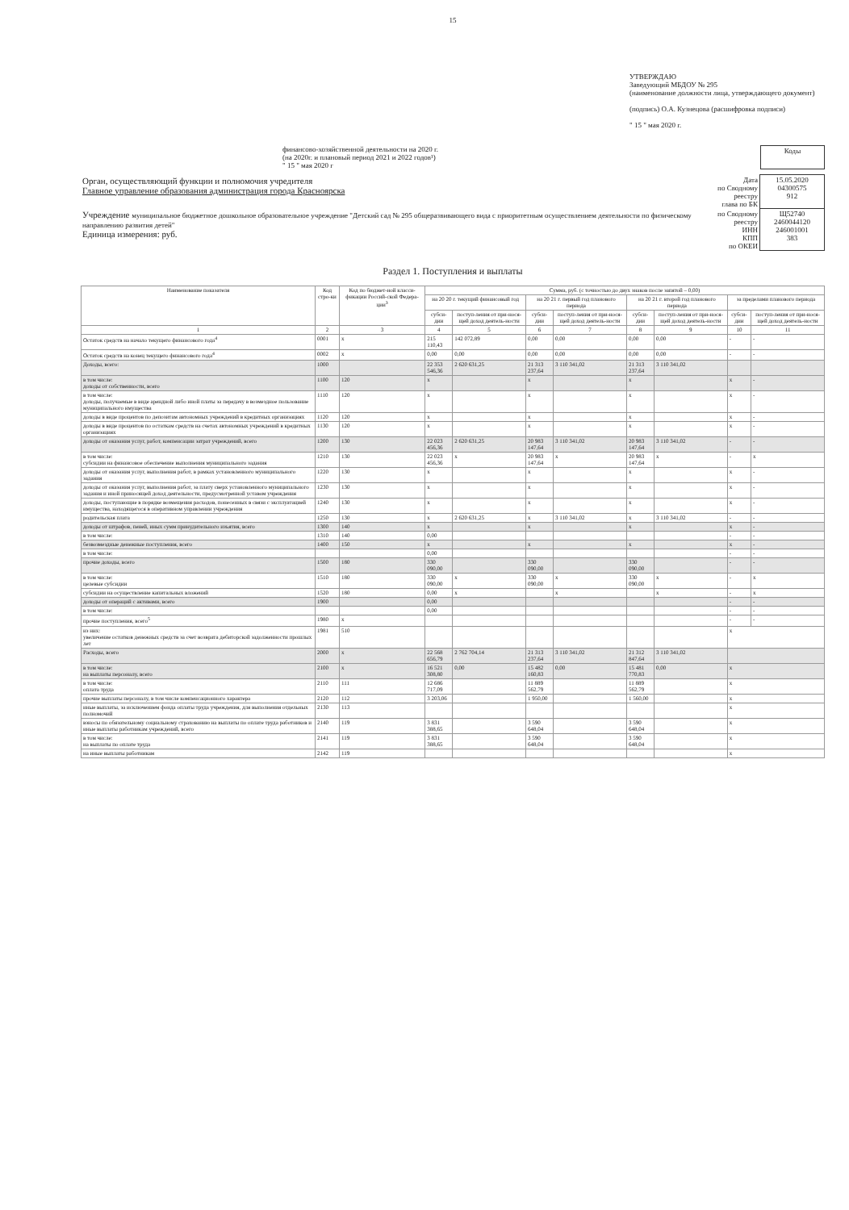15
УТВЕРЖДАЮ
Заведующий МБДОУ № 295
(наименование должности лица, утверждающего документ)
(подпись) О.А. Кузнецова (расшифровка подписи)
" 15 " мая 2020 г.
финансово-хозяйственной деятельности на 2020 г.
(на 2020г. и плановый период 2021 и 2022 годов¹)
" 15 " мая 2020 г
| Коды |
| Орган, осуществляющий функции и полномочия учредителя Главное управление образования администрация города Красноярска | Дата по Сводному реестру глава по БК | 15.05.2020 04300575 912 |
| Учреждение муниципальное бюджетное дошкольное образовательное учреждение "Детский сад № 295 общеразвивающего вида с приоритетным осуществлением деятельности по физическому направлению развития детей" Единица измерения: руб. | по Сводному реестру ИНН КПП по ОКЕИ | Щ52740 2460044120 246001001 383 |
Раздел 1. Поступления и выплаты
| Наименование показателя | Код стро-ки | Код по бюджет-ной класси-фикации Россий-ской Федера-ции<sup>3</sup> | Сумма, руб. (с точностью до двух знаков после запятой – 0,00) | | | | | | | |
| --- | --- | --- | --- | --- | --- | --- | --- | --- | --- | --- |
| | | | на 20 20 г. текущий финансовый год | | на 20 21 г. первый год планового периода | | на 20 21 г. второй год планового периода | | за пределами планового периода | |
| | | | субси-дии | поступ-ления от при-нося-щей доход деятель-ности | субси-дии | поступ-ления от при-нося-щей доход деятель-ности | субси-дии | поступ-ления от при-нося-щей доход деятель-ности | субси-дии | поступ-ления от при-нося-щей доход деятель-ности |
| 1 | 2 | 3 | 4 | 5 | 6 | 7 | 8 | 9 | 10 | 11 |
| Остаток средств на начало текущего финансового года<sup>4</sup> | 0001 | x | 215 110,43 | 142 072,89 | 0,00 | 0,00 | 0,00 | 0,00 | - | - |
| Остаток средств на конец текущего финансового года<sup>4</sup> | 0002 | x | 0,00 | 0,00 | 0,00 | 0,00 | 0,00 | 0,00 | - | - |
| Доходы, всего: | 1000 | | 22 353 546,36 | 2 620 631,25 | 21 313 237,64 | 3 110 341,02 | 21 313 237,64 | 3 110 341,02 | | |
| в том числе: доходы от собственности, всего | 1100 | 120 | x | | x | | x | | x | - |
| в том числе: доходы, получаемые в виде арендной либо иной платы за передачу в возмездное пользование муниципального имущества | 1110 | 120 | x | | x | | x | | x | - |
| доходы в виде процентов по депозитам автономных учреждений в кредитных организациях | 1120 | 120 | x | | x | | x | | x | - |
| доходы в виде процентов по остаткам средств на счетах автономных учреждений в кредитных организациях | 1130 | 120 | x | | x | | x | | x | - |
| доходы от оказания услуг, работ, компенсации затрат учреждений, всего | 1200 | 130 | 22 023 456,36 | 2 620 631,25 | 20 983 147,64 | 3 110 341,02 | 20 983 147,64 | 3 110 341,02 | - | - |
| в том числе: субсидии на финансовое обеспечение выполнения муниципального задания | 1210 | 130 | 22 023 456,36 | x | 20 983 147,64 | x | 20 983 147,64 | x | - | x |
| доходы от оказания услуг, выполнения работ, в рамках установленного муниципального задания | 1220 | 130 | x | | x | | x | | x | - |
| доходы от оказания услуг, выполнения работ, за плату сверх установленного муниципального задания и иной приносящей доход деятельности, предусмотренной уставом учреждения | 1230 | 130 | x | | x | | x | | x | - |
| доходы, поступающие в порядке возмещения расходов, понесенных в связи с эксплуатацией имущества, находящегося в оперативном управлении учреждения | 1240 | 130 | x | | x | | x | | x | - |
| родительская плата | 1250 | 130 | x | 2 620 631,25 | x | 3 110 341,02 | x | 3 110 341,02 | - | - |
| доходы от штрафов, пеней, иных сумм принудительного изъятия, всего | 1300 | 140 | x | | x | | x | | x | - |
| в том числе: | 1310 | 140 | 0,00 | | | | | | - | - |
| безвозмездные денежные поступления, всего | 1400 | 150 | x | | x | | x | | x | - |
| в том числе: | | | 0,00 | | | | | | - | - |
| прочие доходы, всего | 1500 | 180 | 330 090,00 | | 330 090,00 | | 330 090,00 | | - | - |
| в том числе: целевые субсидии | 1510 | 180 | 330 090,00 | x | 330 090,00 | x | 330 090,00 | x | - | x |
| субсидии на осуществление капитальных вложений | 1520 | 180 | 0,00 | x | | x | | x | - | x |
| доходы от операций с активами, всего | 1900 | | 0,00 | | | | | | - | - |
| в том числе: | | | 0,00 | | | | | | - | - |
| прочие поступления, всего<sup>5</sup> | 1980 | x | | | | | | | - | - |
| из них: увеличение остатков денежных средств за счет возврата дебиторской задолженности прошлых лет | 1981 | 510 | | | | | | | x | |
| Расходы, всего | 2000 | x | 22 568 656,79 | 2 762 704,14 | 21 313 237,64 | 3 110 341,02 | 21 312 847,64 | 3 110 341,02 | | |
| в том числе: на выплаты персоналу, всего | 2100 | x | 16 521 308,80 | 0,00 | 15 482 160,83 | 0,00 | 15 481 770,83 | 0,00 | x | |
| в том числе: оплата труда | 2110 | 111 | 12 686 717,09 | | 11 889 562,79 | | 11 889 562,79 | | x | |
| прочие выплаты персоналу, в том числе компенсационного характера | 2120 | 112 | 3 203,06 | | 1 950,00 | | 1 560,00 | | x | |
| иные выплаты, за исключением фонда оплаты труда учреждения, для выполнения отдельных полномочий | 2130 | 113 | | | | | | | x | |
| взносы по обязательному социальному страхованию на выплаты по оплате труда работников и иные выплаты работникам учреждений, всего | 2140 | 119 | 3 831 388,65 | | 3 590 648,04 | | 3 590 648,04 | | x | |
| в том числе: на выплаты по оплате труда | 2141 | 119 | 3 831 388,65 | | 3 590 648,04 | | 3 590 648,04 | | x | |
| на иные выплаты работникам | 2142 | 119 | | | | | | | x | |